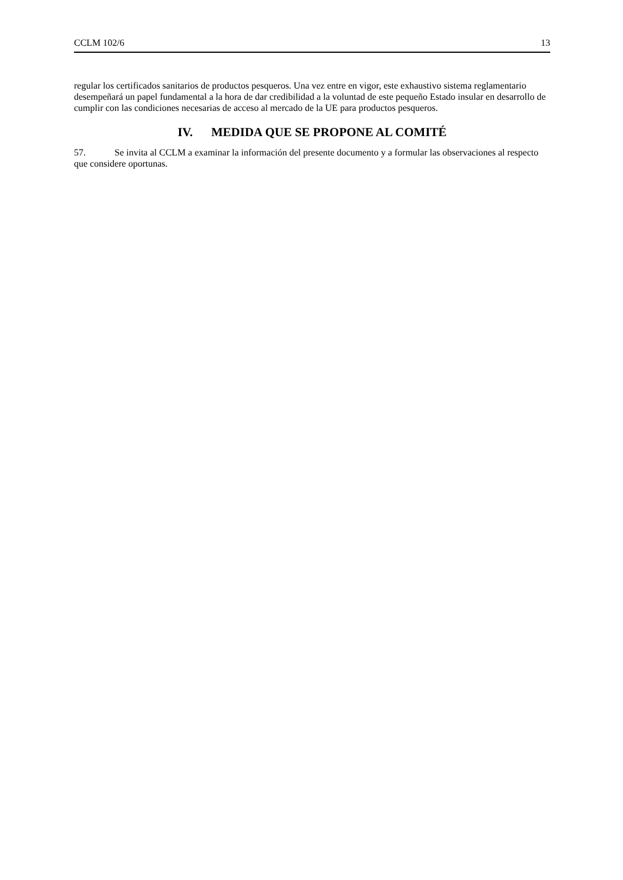CCLM 102/6 13
regular los certificados sanitarios de productos pesqueros. Una vez entre en vigor, este exhaustivo sistema reglamentario desempeñará un papel fundamental a la hora de dar credibilidad a la voluntad de este pequeño Estado insular en desarrollo de cumplir con las condiciones necesarias de acceso al mercado de la UE para productos pesqueros.
IV. MEDIDA QUE SE PROPONE AL COMITÉ
57. Se invita al CCLM a examinar la información del presente documento y a formular las observaciones al respecto que considere oportunas.